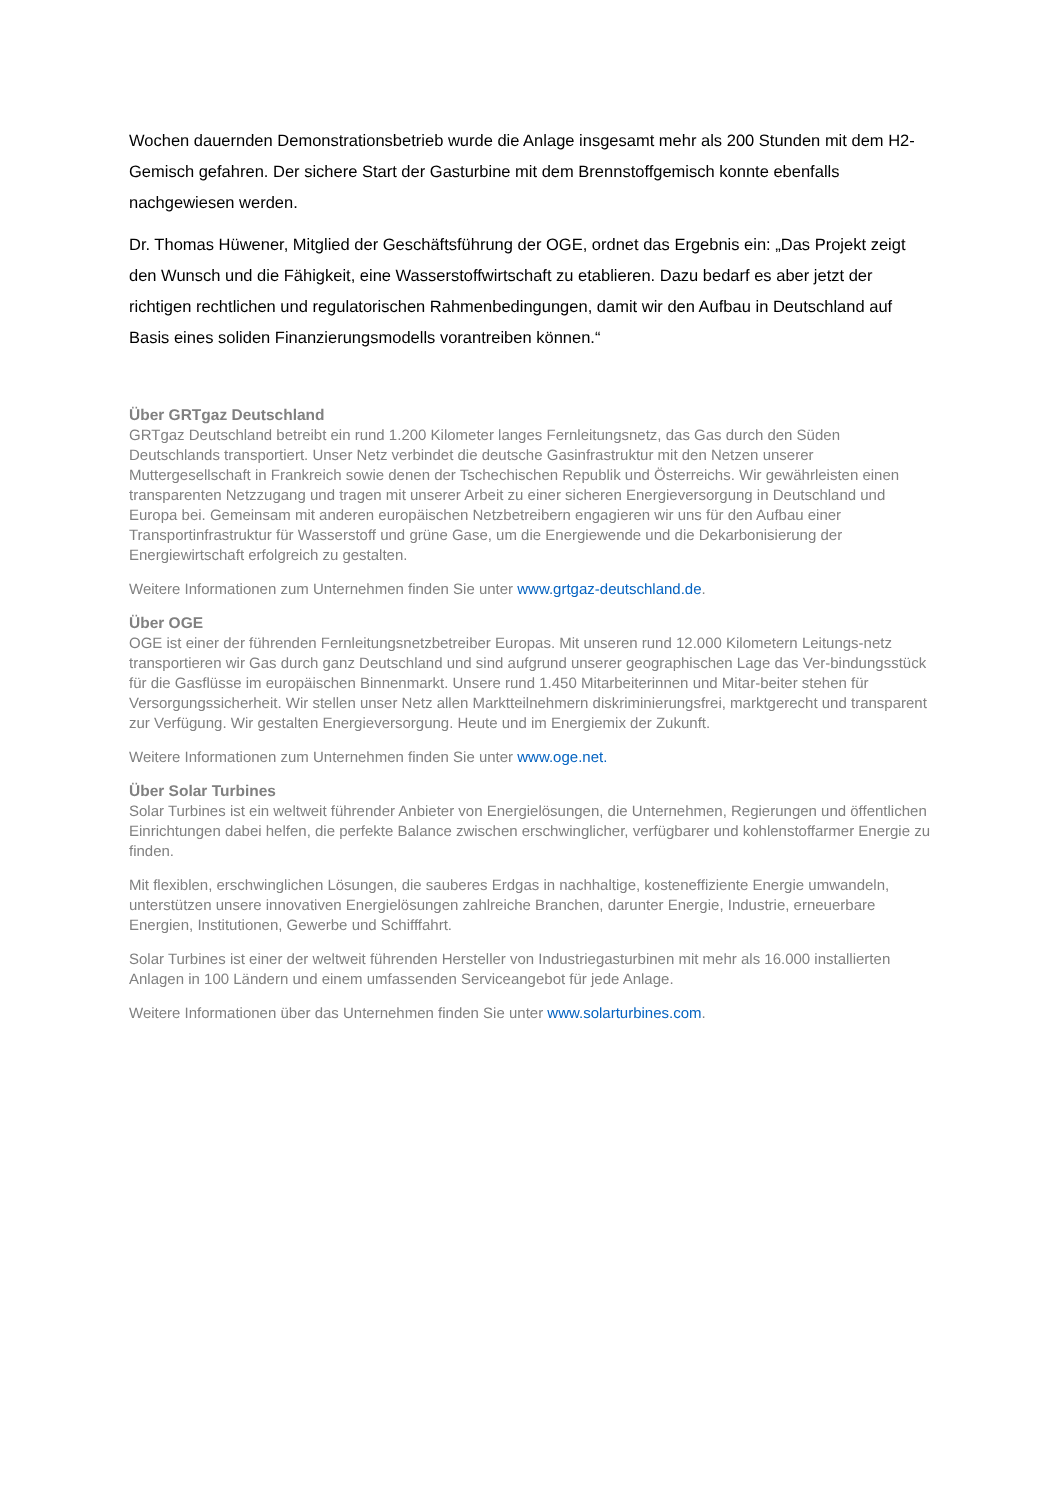Wochen dauernden Demonstrationsbetrieb wurde die Anlage insgesamt mehr als 200 Stunden mit dem H2-Gemisch gefahren. Der sichere Start der Gasturbine mit dem Brennstoffgemisch konnte ebenfalls nachgewiesen werden.
Dr. Thomas Hüwener, Mitglied der Geschäftsführung der OGE, ordnet das Ergebnis ein: „Das Projekt zeigt den Wunsch und die Fähigkeit, eine Wasserstoffwirtschaft zu etablieren. Dazu bedarf es aber jetzt der richtigen rechtlichen und regulatorischen Rahmenbedingungen, damit wir den Aufbau in Deutschland auf Basis eines soliden Finanzierungsmodells vorantreiben können.“
Über GRTgaz Deutschland
GRTgaz Deutschland betreibt ein rund 1.200 Kilometer langes Fernleitungsnetz, das Gas durch den Süden Deutschlands transportiert. Unser Netz verbindet die deutsche Gasinfrastruktur mit den Netzen unserer Muttergesellschaft in Frankreich sowie denen der Tschechischen Republik und Österreichs. Wir gewährleisten einen transparenten Netzzugang und tragen mit unserer Arbeit zu einer sicheren Energieversorgung in Deutschland und Europa bei. Gemeinsam mit anderen europäischen Netzbetreibern engagieren wir uns für den Aufbau einer Transportinfrastruktur für Wasserstoff und grüne Gase, um die Energiewende und die Dekarbonisierung der Energiewirtschaft erfolgreich zu gestalten.
Weitere Informationen zum Unternehmen finden Sie unter www.grtgaz-deutschland.de.
Über OGE
OGE ist einer der führenden Fernleitungsnetzbetreiber Europas. Mit unseren rund 12.000 Kilometern Leitungs-netz transportieren wir Gas durch ganz Deutschland und sind aufgrund unserer geographischen Lage das Ver-bindungsstück für die Gasflüsse im europäischen Binnenmarkt. Unsere rund 1.450 Mitarbeiterinnen und Mitar-beiter stehen für Versorgungssicherheit. Wir stellen unser Netz allen Marktteilnehmern diskriminierungsfrei, marktgerecht und transparent zur Verfügung. Wir gestalten Energieversorgung. Heute und im Energiemix der Zukunft.
Weitere Informationen zum Unternehmen finden Sie unter www.oge.net.
Über Solar Turbines
Solar Turbines ist ein weltweit führender Anbieter von Energielösungen, die Unternehmen, Regierungen und öffentlichen Einrichtungen dabei helfen, die perfekte Balance zwischen erschwinglicher, verfügbarer und kohlenstoffarmer Energie zu finden.
Mit flexiblen, erschwinglichen Lösungen, die sauberes Erdgas in nachhaltige, kosteneffiziente Energie umwandeln, unterstützen unsere innovativen Energielösungen zahlreiche Branchen, darunter Energie, Industrie, erneuerbare Energien, Institutionen, Gewerbe und Schifffahrt.
Solar Turbines ist einer der weltweit führenden Hersteller von Industriegasturbinen mit mehr als 16.000 installierten Anlagen in 100 Ländern und einem umfassenden Serviceangebot für jede Anlage.
Weitere Informationen über das Unternehmen finden Sie unter www.solarturbines.com.